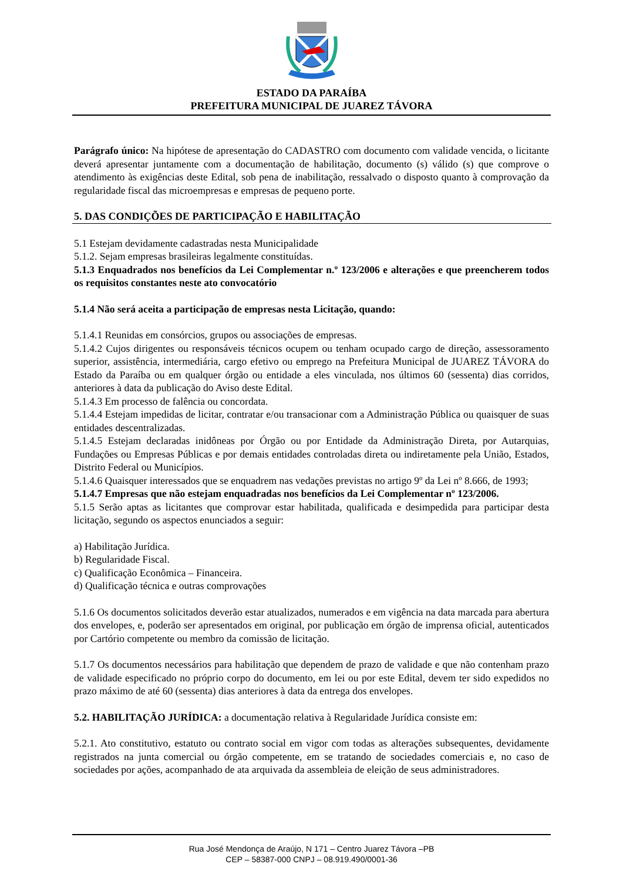ESTADO DA PARAÍBA
PREFEITURA MUNICIPAL DE JUAREZ TÁVORA
Parágrafo único: Na hipótese de apresentação do CADASTRO com documento com validade vencida, o licitante deverá apresentar juntamente com a documentação de habilitação, documento (s) válido (s) que comprove o atendimento às exigências deste Edital, sob pena de inabilitação, ressalvado o disposto quanto à comprovação da regularidade fiscal das microempresas e empresas de pequeno porte.
5. DAS CONDIÇÕES DE PARTICIPAÇÃO E HABILITAÇÃO
5.1 Estejam devidamente cadastradas nesta Municipalidade
5.1.2. Sejam empresas brasileiras legalmente constituídas.
5.1.3 Enquadrados nos benefícios da Lei Complementar n.º 123/2006 e alterações e que preencherem todos os requisitos constantes neste ato convocatório
5.1.4 Não será aceita a participação de empresas nesta Licitação, quando:
5.1.4.1 Reunidas em consórcios, grupos ou associações de empresas.
5.1.4.2 Cujos dirigentes ou responsáveis técnicos ocupem ou tenham ocupado cargo de direção, assessoramento superior, assistência, intermediária, cargo efetivo ou emprego na Prefeitura Municipal de JUAREZ TÁVORA do Estado da Paraíba ou em qualquer órgão ou entidade a eles vinculada, nos últimos 60 (sessenta) dias corridos, anteriores à data da publicação do Aviso deste Edital.
5.1.4.3 Em processo de falência ou concordata.
5.1.4.4 Estejam impedidas de licitar, contratar e/ou transacionar com a Administração Pública ou quaisquer de suas entidades descentralizadas.
5.1.4.5 Estejam declaradas inidôneas por Órgão ou por Entidade da Administração Direta, por Autarquias, Fundações ou Empresas Públicas e por demais entidades controladas direta ou indiretamente pela União, Estados, Distrito Federal ou Municípios.
5.1.4.6 Quaisquer interessados que se enquadrem nas vedações previstas no artigo 9º da Lei nº 8.666, de 1993;
5.1.4.7 Empresas que não estejam enquadradas nos benefícios da Lei Complementar nº 123/2006.
5.1.5 Serão aptas as licitantes que comprovar estar habilitada, qualificada e desimpedida para participar desta licitação, segundo os aspectos enunciados a seguir:
a) Habilitação Jurídica.
b) Regularidade Fiscal.
c) Qualificação Econômica – Financeira.
d) Qualificação técnica e outras comprovações
5.1.6 Os documentos solicitados deverão estar atualizados, numerados e em vigência na data marcada para abertura dos envelopes, e, poderão ser apresentados em original, por publicação em órgão de imprensa oficial, autenticados por Cartório competente ou membro da comissão de licitação.
5.1.7 Os documentos necessários para habilitação que dependem de prazo de validade e que não contenham prazo de validade especificado no próprio corpo do documento, em lei ou por este Edital, devem ter sido expedidos no prazo máximo de até 60 (sessenta) dias anteriores à data da entrega dos envelopes.
5.2. HABILITAÇÃO JURÍDICA: a documentação relativa à Regularidade Jurídica consiste em:
5.2.1. Ato constitutivo, estatuto ou contrato social em vigor com todas as alterações subsequentes, devidamente registrados na junta comercial ou órgão competente, em se tratando de sociedades comerciais e, no caso de sociedades por ações, acompanhado de ata arquivada da assembleia de eleição de seus administradores.
Rua José Mendonça de Araújo, N 171 – Centro Juarez Távora –PB
CEP – 58387-000 CNPJ – 08.919.490/0001-36